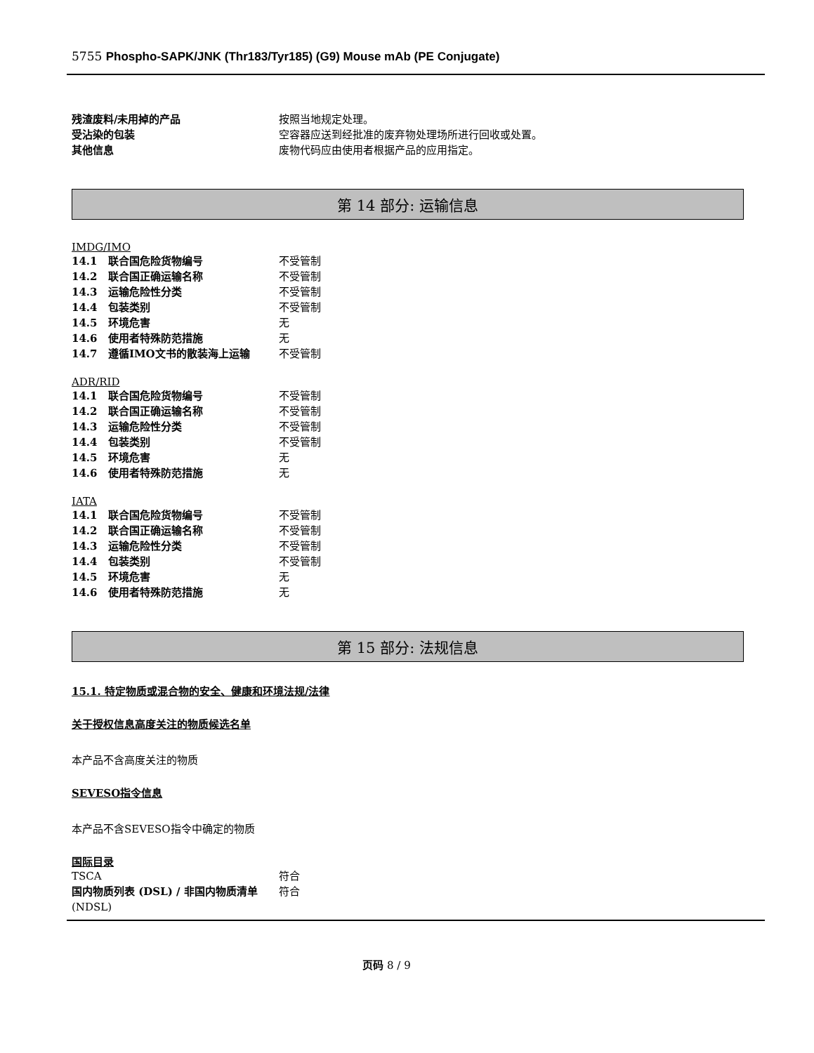5755 Phospho-SAPK/JNK (Thr183/Tyr185) (G9) Mouse mAb (PE Conjugate)
残渣废料/未用掉的产品 按照当地规定处理。
受沾染的包装 空容器应送到经批准的废弃物处理场所进行回收或处置。
其他信息 废物代码应由使用者根据产品的应用指定。
第 14 部分: 运输信息
IMDG/IMO
14.1 联合国危险货物编号 不受管制
14.2 联合国正确运输名称 不受管制
14.3 运输危险性分类 不受管制
14.4 包装类别 不受管制
14.5 环境危害 无
14.6 使用者特殊防范措施 无
14.7 遵循IMO文书的散装海上运输 不受管制
ADR/RID
14.1 联合国危险货物编号 不受管制
14.2 联合国正确运输名称 不受管制
14.3 运输危险性分类 不受管制
14.4 包装类别 不受管制
14.5 环境危害 无
14.6 使用者特殊防范措施 无
IATA
14.1 联合国危险货物编号 不受管制
14.2 联合国正确运输名称 不受管制
14.3 运输危险性分类 不受管制
14.4 包装类别 不受管制
14.5 环境危害 无
14.6 使用者特殊防范措施 无
第 15 部分: 法规信息
15.1. 特定物质或混合物的安全、健康和环境法规/法律
关于授权信息高度关注的物质候选名单
本产品不含高度关注的物质
SEVESO指令信息
本产品不含SEVESO指令中确定的物质
国际目录
TSCA 符合
国内物质列表 (DSL) / 非国内物质清单 (NDSL) 符合
页码 8 / 9